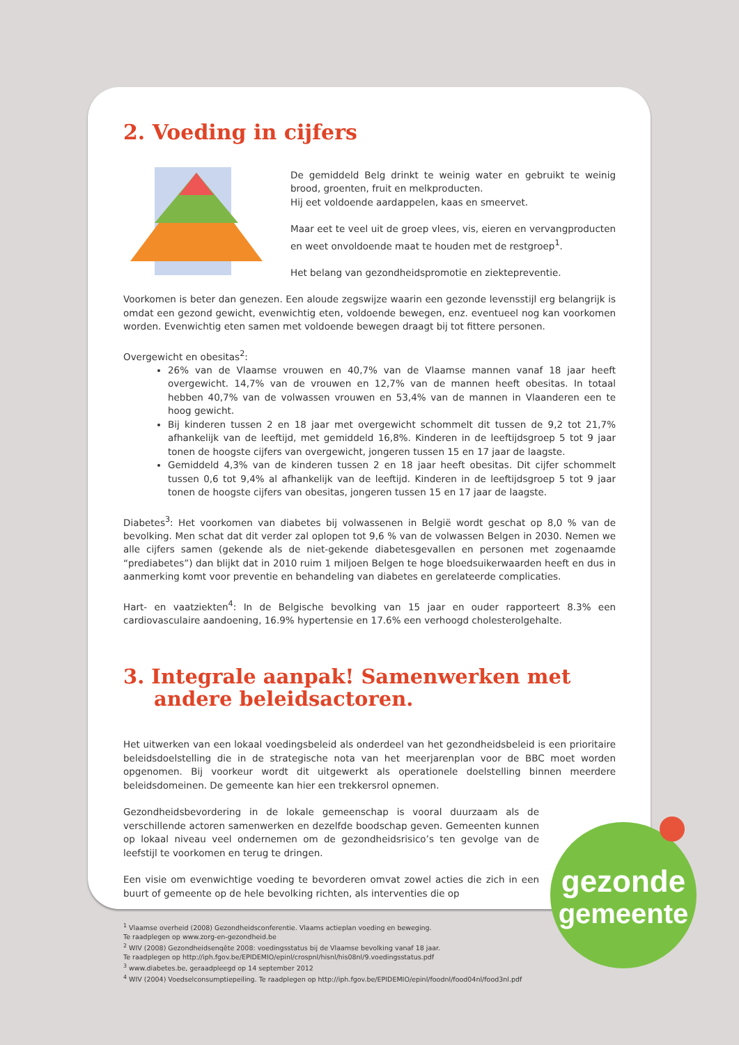2. Voeding in cijfers
De gemiddeld Belg drinkt te weinig water en gebruikt te weinig brood, groenten, fruit en melkproducten.
Hij eet voldoende aardappelen, kaas en smeervet.
Maar eet te veel uit de groep vlees, vis, eieren en vervangproducten en weet onvoldoende maat te houden met de restgroep<sup>1</sup>.
Het belang van gezondheidspromotie en ziektepreventie.
Voorkomen is beter dan genezen. Een aloude zegswijze waarin een gezonde levensstijl erg belangrijk is omdat een gezond gewicht, evenwichtig eten, voldoende bewegen, enz. eventueel nog kan voorkomen worden. Evenwichtig eten samen met voldoende bewegen draagt bij tot fittere personen.
Overgewicht en obesitas<sup>2</sup>:
26% van de Vlaamse vrouwen en 40,7% van de Vlaamse mannen vanaf 18 jaar heeft overgewicht. 14,7% van de vrouwen en 12,7% van de mannen heeft obesitas. In totaal hebben 40,7% van de volwassen vrouwen en 53,4% van de mannen in Vlaanderen een te hoog gewicht.
Bij kinderen tussen 2 en 18 jaar met overgewicht schommelt dit tussen de 9,2 tot 21,7% afhankelijk van de leeftijd, met gemiddeld 16,8%. Kinderen in de leeftijdsgroep 5 tot 9 jaar tonen de hoogste cijfers van overgewicht, jongeren tussen 15 en 17 jaar de laagste.
Gemiddeld 4,3% van de kinderen tussen 2 en 18 jaar heeft obesitas. Dit cijfer schommelt tussen 0,6 tot 9,4% al afhankelijk van de leeftijd. Kinderen in de leeftijdsgroep 5 tot 9 jaar tonen de hoogste cijfers van obesitas, jongeren tussen 15 en 17 jaar de laagste.
Diabetes<sup>3</sup>: Het voorkomen van diabetes bij volwassenen in België wordt geschat op 8,0 % van de bevolking. Men schat dat dit verder zal oplopen tot 9,6 % van de volwassen Belgen in 2030. Nemen we alle cijfers samen (gekende als de niet-gekende diabetesgevallen en personen met zogenaamde “prediabetes”) dan blijkt dat in 2010 ruim 1 miljoen Belgen te hoge bloedsuikerwaarden heeft en dus in aanmerking komt voor preventie en behandeling van diabetes en gerelateerde complicaties.
Hart- en vaatziekten<sup>4</sup>: In de Belgische bevolking van 15 jaar en ouder rapporteert 8.3% een cardiovasculaire aandoening, 16.9% hypertensie en 17.6% een verhoogd cholesterolgehalte.
3. Integrale aanpak! Samenwerken met andere beleidsactoren.
Het uitwerken van een lokaal voedingsbeleid als onderdeel van het gezondheidsbeleid is een prioritaire beleidsdoelstelling die in de strategische nota van het meerjarenplan voor de BBC moet worden opgenomen. Bij voorkeur wordt dit uitgewerkt als operationele doelstelling binnen meerdere beleidsdomeinen. De gemeente kan hier een trekkersrol opnemen.
Gezondheidsbevordering in de lokale gemeenschap is vooral duurzaam als de verschillende actoren samenwerken en dezelfde boodschap geven. Gemeenten kunnen op lokaal niveau veel ondernemen om de gezondheidsrisico’s ten gevolge van de leefstijl te voorkomen en terug te dringen.
Een visie om evenwichtige voeding te bevorderen omvat zowel acties die zich in een buurt of gemeente op de hele bevolking richten, als interventies die op
<sup>1</sup> Vlaamse overheid (2008) Gezondheidsconferentie. Vlaams actieplan voeding en beweging.
Te raadplegen op www.zorg-en-gezondheid.be
<sup>2</sup> WIV (2008) Gezondheidsenqête 2008: voedingsstatus bij de Vlaamse bevolking vanaf 18 jaar.
Te raadplegen op http://iph.fgov.be/EPIDEMIO/epinl/crospnl/hisnl/his08nl/9.voedingsstatus.pdf
<sup>3</sup> www.diabetes.be, geraadpleegd op 14 september 2012
<sup>4</sup> WIV (2004) Voedselconsumptiepeiling. Te raadplegen op http://iph.fgov.be/EPIDEMIO/epinl/foodnl/food04nl/food3nl.pdf
gezonde
gemeente